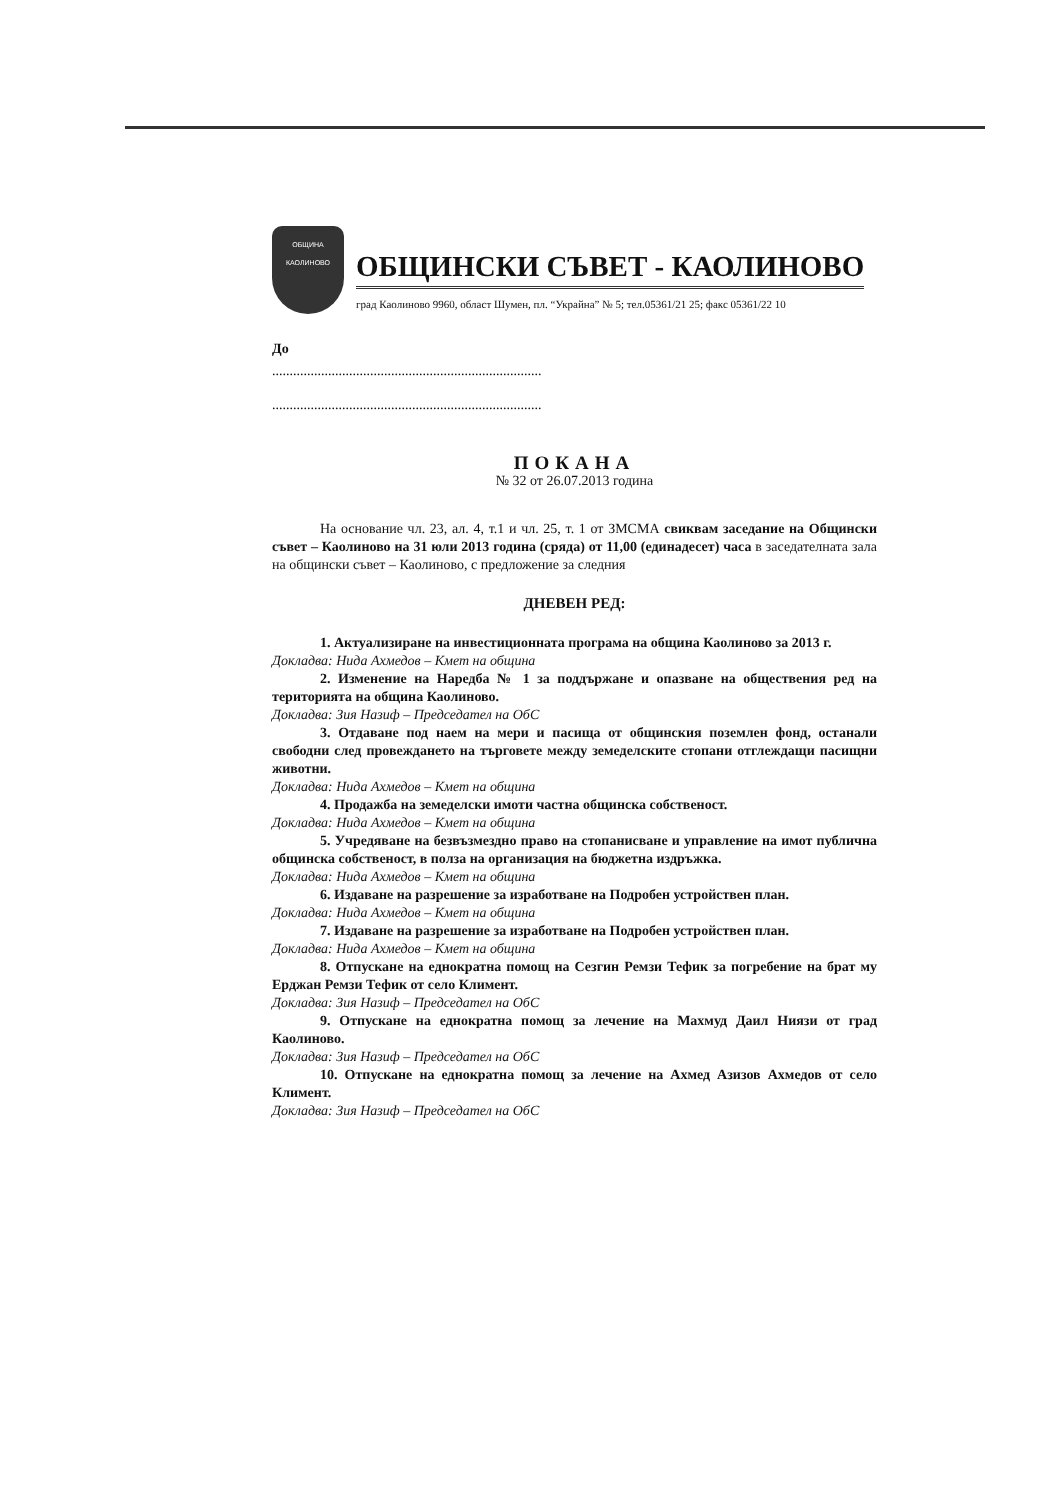ОБЩИНА
КАОЛИНОВО
ОБЩИНСКИ СЪВЕТ - КАОЛИНОВО
град Каолиново 9960, област Шумен, пл. “Украйна” № 5; тел.05361/21 25; факс 05361/22 10
До
.............................................................................
.............................................................................
ПОКАНА
№ 32 от 26.07.2013 година
На основание чл. 23, ал. 4, т.1 и чл. 25, т. 1 от ЗМСМА свиквам заседание на Общински съвет – Каолиново на 31 юли 2013 година (сряда) от 11,00 (единадесет) часа в заседателната зала на общински съвет – Каолиново, с предложение за следния
ДНЕВЕН РЕД:
1. Актуализиране на инвестиционната програма на община Каолиново за 2013 г.
Докладва: Нида Ахмедов – Кмет на община
2. Изменение на Наредба № 1 за поддържане и опазване на обществения ред на територията на община Каолиново.
Докладва: Зия Назиф – Председател на ОбС
3. Отдаване под наем на мери и пасища от общинския поземлен фонд, останали свободни след провеждането на търговете между земеделските стопани отглеждащи пасищни животни.
Докладва: Нида Ахмедов – Кмет на община
4. Продажба на земеделски имоти частна общинска собственост.
Докладва: Нида Ахмедов – Кмет на община
5. Учредяване на безвъзмездно право на стопанисване и управление на имот публична общинска собственост, в полза на организация на бюджетна издръжка.
Докладва: Нида Ахмедов – Кмет на община
6. Издаване на разрешение за изработване на Подробен устройствен план.
Докладва: Нида Ахмедов – Кмет на община
7. Издаване на разрешение за изработване на Подробен устройствен план.
Докладва: Нида Ахмедов – Кмет на община
8. Отпускане на еднократна помощ на Сезгин Ремзи Тефик за погребение на брат му Ерджан Ремзи Тефик от село Климент.
Докладва: Зия Назиф – Председател на ОбС
9. Отпускане на еднократна помощ за лечение на Махмуд Даил Ниязи от град Каолиново.
Докладва: Зия Назиф – Председател на ОбС
10. Отпускане на еднократна помощ за лечение на Ахмед Азизов Ахмедов от село Климент.
Докладва: Зия Назиф – Председател на ОбС